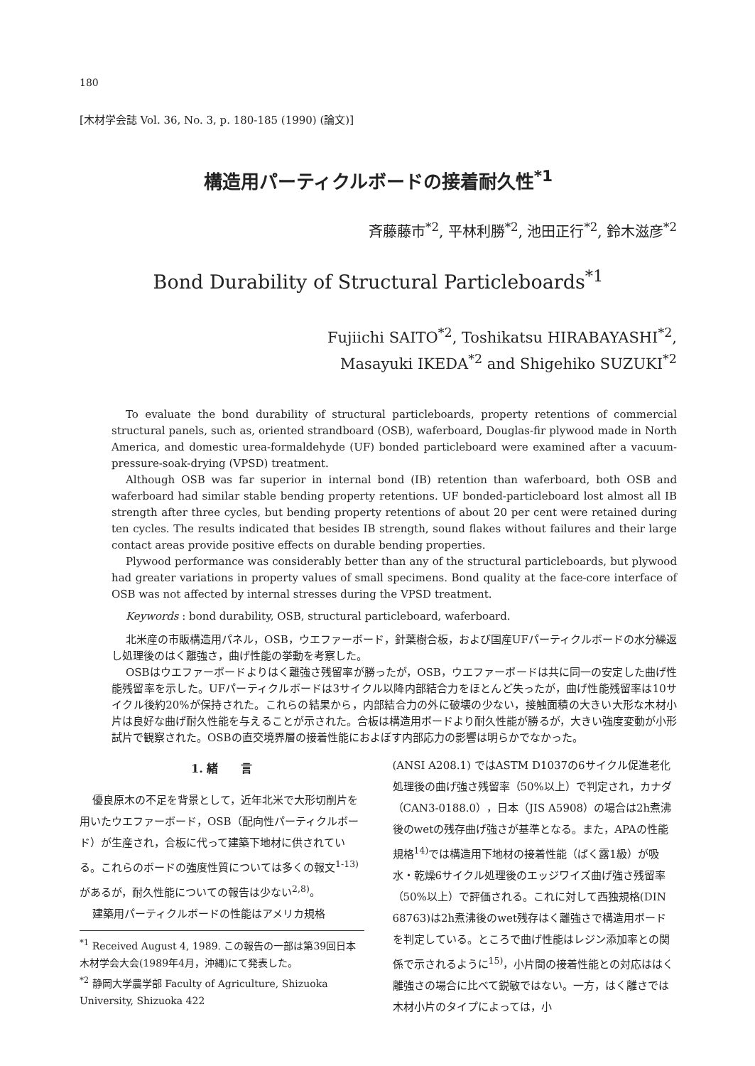180
[木材学会誌 Vol. 36, No. 3, p. 180-185 (1990) (論文)]
構造用パーティクルボードの接着耐久性<sup>*1</sup>
斉藤藤市<sup>*2</sup>, 平林利勝<sup>*2</sup>, 池田正行<sup>*2</sup>, 鈴木滋彦<sup>*2</sup>
Bond Durability of Structural Particleboards<sup>*1</sup>
Fujiichi SAITO<sup>*2</sup>, Toshikatsu HIRABAYASHI<sup>*2</sup>,
Masayuki IKEDA<sup>*2</sup> and Shigehiko SUZUKI<sup>*2</sup>
To evaluate the bond durability of structural particleboards, property retentions of commercial structural panels, such as, oriented strandboard (OSB), waferboard, Douglas-fir plywood made in North America, and domestic urea-formaldehyde (UF) bonded particleboard were examined after a vacuum-pressure-soak-drying (VPSD) treatment.
Although OSB was far superior in internal bond (IB) retention than waferboard, both OSB and waferboard had similar stable bending property retentions. UF bonded-particleboard lost almost all IB strength after three cycles, but bending property retentions of about 20 per cent were retained during ten cycles. The results indicated that besides IB strength, sound flakes without failures and their large contact areas provide positive effects on durable bending properties.
Plywood performance was considerably better than any of the structural particleboards, but plywood had greater variations in property values of small specimens. Bond quality at the face-core interface of OSB was not affected by internal stresses during the VPSD treatment.
Keywords : bond durability, OSB, structural particleboard, waferboard.
北米産の市販構造用パネル，OSB，ウエファーボード，針葉樹合板，および国産UFパーティクルボードの水分繰返し処理後のはく離強さ，曲げ性能の挙動を考察した。
OSBはウエファーボードよりはく離強さ残留率が勝ったが，OSB，ウエファーボードは共に同一の安定した曲げ性能残留率を示した。UFパーティクルボードは3サイクル以降内部結合力をほとんど失ったが，曲げ性能残留率は10サイクル後約20%が保持された。これらの結果から，内部結合力の外に破壊の少ない，接触面積の大きい大形な木材小片は良好な曲げ耐久性能を与えることが示された。合板は構造用ボードより耐久性能が勝るが，大きい強度変動が小形試片で観察された。OSBの直交境界層の接着性能におよぼす内部応力の影響は明らかでなかった。
1. 緒　　言
優良原木の不足を背景として，近年北米で大形切削片を用いたウエファーボード，OSB（配向性パーティクルボード）が生産され，合板に代って建築下地材に供されている。これらのボードの強度性質については多くの報文<sup>1-13)</sup>があるが，耐久性能についての報告は少ない<sup>2,8)</sup>。
建築用パーティクルボードの性能はアメリカ規格
<sup>*1</sup> Received August 4, 1989. この報告の一部は第39回日本木材学会大会(1989年4月，沖縄)にて発表した。
<sup>*2</sup> 静岡大学農学部 Faculty of Agriculture, Shizuoka University, Shizuoka 422
(ANSI A208.1) ではASTM D1037の6サイクル促進老化処理後の曲げ強さ残留率（50%以上）で判定され，カナダ（CAN3-0188.0），日本（JIS A5908）の場合は2h煮沸後のwetの残存曲げ強さが基準となる。また，APAの性能規格<sup>14)</sup>では構造用下地材の接着性能（ばく露1級）が吸水・乾燥6サイクル処理後のエッジワイズ曲げ強さ残留率（50%以上）で評価される。これに対して西独規格(DIN 68763)は2h煮沸後のwet残存はく離強さで構造用ボードを判定している。ところで曲げ性能はレジン添加率との関係で示されるように<sup>15)</sup>，小片間の接着性能との対応ははく離強さの場合に比べて鋭敏ではない。一方，はく離さでは木材小片のタイプによっては，小